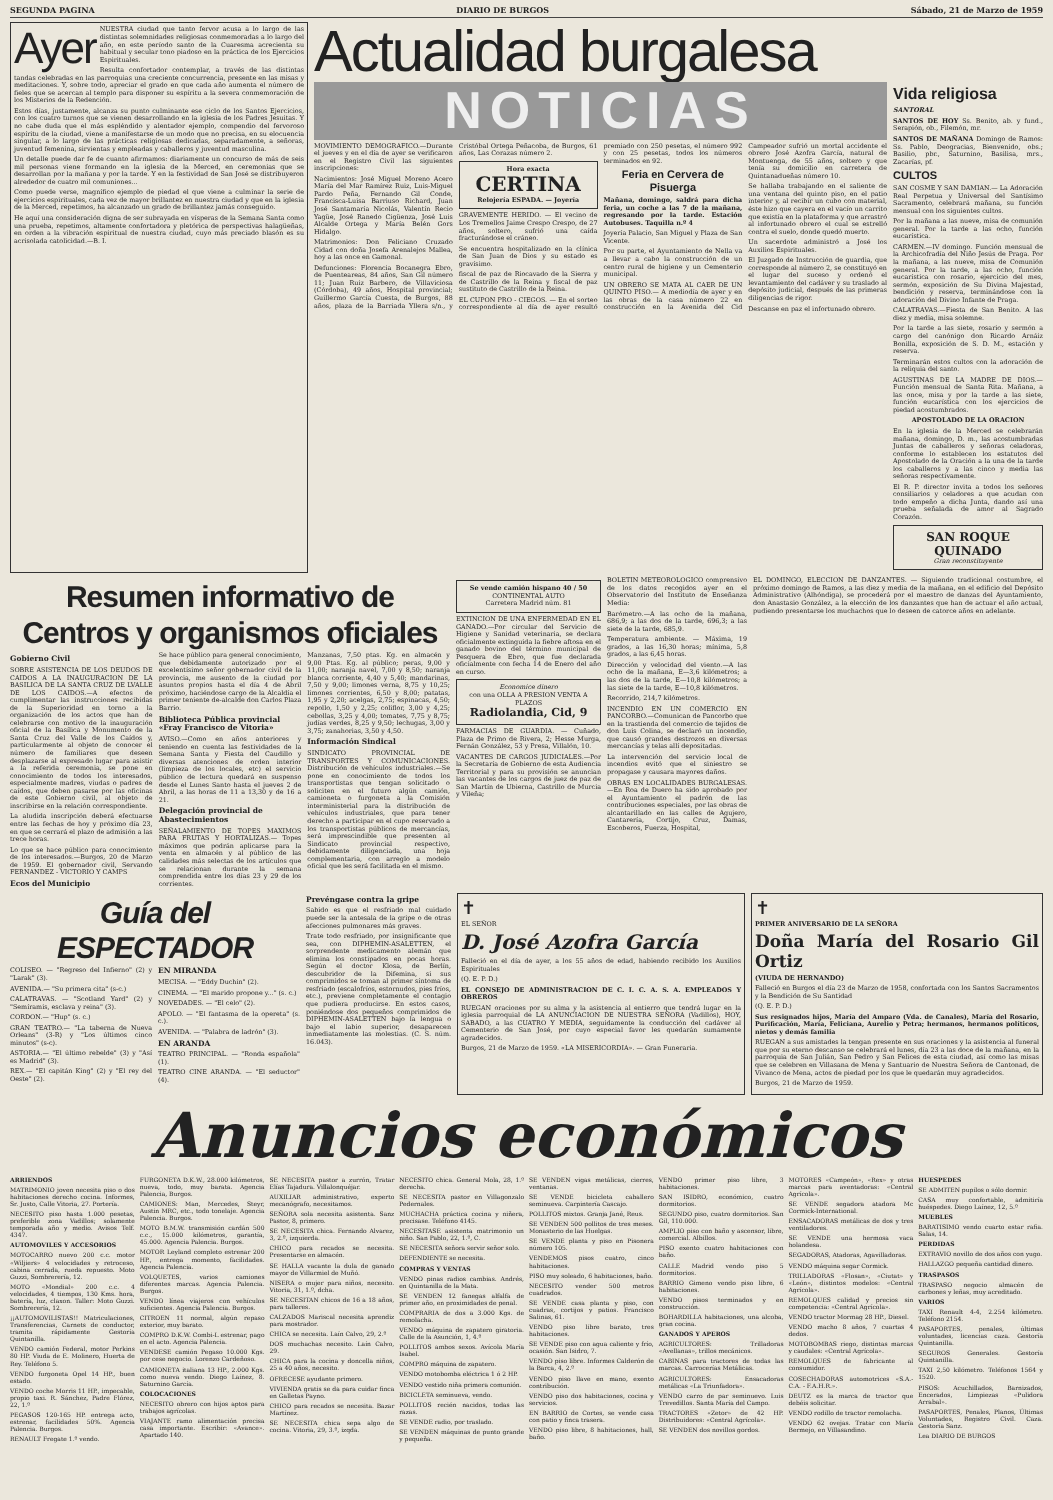SEGUNDA PAGINA DIARIO DE BURGOS Sábado, 21 de Marzo de 1959
Ayer
NUESTRA ciudad que tanto fervor acusa a lo largo de las distintas solemnidades religiosas conmemoradas a lo largo del año, en este período santo de la Cuaresma acrecienta su habitual y secular tono piadoso en la práctica de los Ejercicios Espirituales.
Resulta confortador contemplar, a través de las distintas tandas celebradas en las parroquias una creciente concurrencia, presente en las misas y meditaciones. Y, sobre todo, apreciar el grado en que cada año aumenta el número de fieles que se acercan al templo para disponer su espíritu a la severa conmemoración de los Misterios de la Redención.
Estos días, justamente, alcanza su punto culminante ese ciclo de los Santos Ejercicios, con los cuatro turnos que se vienen desarrollando en la iglesia de los Padres Jesuitas. Y no cabe duda que el más espléndido y alentador ejemplo, compendio del fervoroso espíritu de la ciudad, viene a manifestarse de un modo que no precisa, en su elocuencia singular, a lo largo de las prácticas religiosas dedicadas, separadamente, a señoras, juventud femenina, sirvientas y empleadas y caballeros y juventud masculina.
Un detalle puede dar fe de cuanto afirmamos: diariamente un concurso de más de seis mil personas viene formando en la iglesia de la Merced, en ceremonias que se desarrollan por la mañana y por la tarde. Y en la festividad de San José se distribuyeron alrededor de cuatro mil comuniones...
Como puede verse, magnífico ejemplo de piedad el que viene a culminar la serie de ejercicios espirituales, cada vez de mayor brillantez en nuestra ciudad y que en la iglesia de la Merced, repetimos, ha alcanzado un grado de brillantez jamás conseguido.
He aquí una consideración digna de ser subrayada en vísperas de la Semana Santa como una prueba, repetimos, altamente confortadora y pletórica de perspectivas halagüeñas, en orden a la vibración espiritual de nuestra ciudad, cuyo más preciado blasón es su acrisolada catolicidad.—B. I.
Actualidad burgalesa
NOTICIAS
MOVIMIENTO DEMOGRAFICO.—Durante el jueves y en el día de ayer se verificaron en el Registro Civil las siguientes inscripciones:
Nacimientos: José Miguel Moreno Acero María del Mar Ramírez Ruiz, Luis-Miguel Pardo Peña, Fernando Gil Conde, Francisca-Luisa Barriuso Richard, Juan José Santamaría Nicolás, Valentín Recio Yagüe, José Ranedo Cigüenza, José Luis Alcalde Ortega y María Belén Gors Hidalgo.
Matrimonios: Don Feliciano Cruzado Cidad con doña Josefa Arenalejos Mallea, hoy a las once en Gamonal.
Defunciones: Florencia Bocanegra Ebro, de Puenteareas, 84 años, San Gil número 11; Juan Ruiz Barbero, de Villaviciosa (Córdoba), 49 años, Hospital provincial; Guillermo García Cuesta, de Burgos, 88 años, plaza de la Barriada Yllera s/n., y Cristóbal Ortega Peñacoba, de Burgos, 61 años, Las Corazas número 2.
Hora exacta CERTINA
Relojería ESPADA. — Joyería
GRAVEMENTE HERIDO. — El vecino de Los Tremellos Jaime Crespo Crespo, de 27 años, soltero, sufrió una caída fracturándose el cráneo.
Se encuentra hospitalizado en la clínica de San Juan de Dios y su estado es gravísimo.
fiscal de paz de Riocavado de la Sierra y de Castrillo de la Reina y fiscal de paz sustituto de Castrillo de la Reina.
EL CUPON PRO - CIEGOS. — En el sorteo correspondiente al día de ayer resultó premiado con 250 pesetas, el número 992 y con 25 pesetas, todos los números terminados en 92.
Feria en Cervera de Pisuerga
Mañana, domingo, saldrá para dicha feria, un coche a las 7 de la mañana, regresando por la tarde. Estación Autobuses. Taquilla n.º 4
Joyería Palacio, San Miguel y Plaza de San Vicente.
Por su parte, el Ayuntamiento de Nella va a llevar a cabo la construcción de un centro rural de higiene y un Cementerio municipal.
UN OBRERO SE MATA AL CAER DE UN QUINTO PISO.— A mediodía de ayer y en las obras de la casa número 22 en construcción en la Avenida del Cid Campeador sufrió un mortal accidente el obrero José Azofra García, natural de Montuenga, de 55 años, soltero y que tenía su domicilio en carretera de Quintanadueñas número 10.
Se hallaba trabajando en el saliente de una ventana del quinto piso, en el patio interior y, al recibir un cubo con material, éste hizo que cayera en el vacío un carrito que existía en la plataforma y que arrastró al infortunado obrero el cual se estrelló contra el suelo, donde quedó muerto.
Un sacerdote administró a José los Auxilios Espirituales.
El Juzgado de Instrucción de guardia, que corresponde al número 2, se constituyó en el lugar del suceso y ordenó el levantamiento del cadáver y su traslado al depósito judicial, después de las primeras diligencias de rigor.
Descanse en paz el infortunado obrero.
Vida religiosa
SANTORAL
SANTOS DE HOY Ss. Benito, ab. y fund., Serapión, ob., Filemón, mr.
SANTOS DE MAÑANA Domingo de Ramos: Ss. Pablo, Deogracias, Bienvenido, obs.; Basilio, pbr., Saturnino, Basilisa, mrs., Zacarías, pf.
CULTOS
SAN COSME Y SAN DAMIAN.— La Adoración Real Perpetua y Universal del Santísimo Sacramento, celebrará mañana, su función mensual con los siguientes cultos.
Por la mañana a las nueve, misa de comunión general. Por la tarde a las ocho, función eucarística.
CARMEN.—IV domingo. Función mensual de la Archicofradía del Niño Jesús de Praga. Por la mañana, a las nueve, misa de Comunión general. Por la tarde, a las ocho, función eucarística con rosario, ejercicio del mes, sermón, exposición de Su Divina Majestad, bendición y reserva, terminándose con la adoración del Divino Infante de Praga.
CALATRAVAS.—Fiesta de San Benito. A las diez y media, misa solemne.
Por la tarde a las siete, rosario y sermón a cargo del canónigo don Ricardo Arnáiz Bonilla, exposición de S. D. M., estación y reserva.
Terminarán estos cultos con la adoración de la reliquia del santo.
AGUSTINAS DE LA MADRE DE DIOS.—Función mensual de Santa Rita. Mañana, a las once, misa y por la tarde a las siete, función eucarística con los ejercicios de piedad acostumbrados.
APOSTOLADO DE LA ORACION
En la iglesia de la Merced se celebrarán mañana, domingo, D. m., las acostumbradas Juntas de caballeros y señoras celadoras, conforme lo establecen los estatutos del Apostolado de la Oración a la una de la tarde los caballeros y a las cinco y media las señoras respectivamente.
El R. P. director invita a todos los señores consiliarios y celadores a que acudan con todo empeño a dicha Junta, dando así una prueba señalada de amor al Sagrado Corazón.
SAN ROQUE QUINADO
Gran reconstituyente
Resumen informativo de Centros y organismos oficiales
Gobierno Civil
SOBRE ASISTENCIA DE LOS DEUDOS DE CAIDOS A LA INAUGURACION DE LA BASILICA DE LA SANTA CRUZ DE LVALLE DE LOS CAIDOS.—A efectos de cumplimentar las instrucciones recibidas de la Superioridad en torno a la organización de los actos que han de celebrarse con motivo de la inauguración oficial de la Basílica y Monumento de la Santa Cruz del Valle de los Caídos y, particularmente al objeto de conocer el número de familiares que deseen desplazarse al expresado lugar para asistir a la referida ceremonia, se pone en conocimiento de todos los interesados, especialmente madres, viudas o padres de caídos, que deben pasarse por las oficinas de este Gobierno civil, al objeto de inscribirse en la relación correspondiente.
La aludida inscripción deberá efectuarse entre las fechas de hoy y próximo día 23, en que se cerrará el plazo de admisión a las trece horas.
Lo que se hace público para conocimiento de los interesados.—Burgos, 20 de Marzo de 1959. El gobernador civil, Servando FERNANDEZ - VICTORIO Y CAMPS
Ecos del Municipio
Se hace público para general conocimiento, que debidamente autorizado por el excelentísimo señor gobernador civil de la provincia, me ausento de la ciudad por asuntos propios hasta el día 4 de Abril próximo, haciéndose cargo de la Alcaldía el primer teniente de-alcalde don Carlos Plaza Barrio.
Biblioteca Pública provincial «Fray Francisco de Vitoria»
AVISO.—Como en años anteriores y teniendo en cuenta las festividades de la Semana Santa y Fiesta del Caudillo y diversas atenciones de orden interior (limpieza de los locales, etc) el servicio público de lectura quedará en suspenso desde el Lunes Santo hasta el jueves 2 de Abril, a las horas de 11 a 13,30 y de 16 a 21.
Delegación provincial de Abastecimientos
SEÑALAMIENTO DE TOPES MAXIMOS PARA FRUTAS Y HORTALIZAS.— Topes máximos que podrán aplicarse para la venta en almacén y al público de las calidades más selectas de los artículos que se relacionan durante la semana comprendida entre los días 23 y 29 de los corrientes.
Manzanas, 7,50 ptas. Kg. en almacén y 9,00 Ptas. Kg. al público; peras, 9,00 y 11,00; naranja navel, 7,00 y 8,50; naranja blanca corriente, 4,40 y 5,40; mandarinas, 7,50 y 9,00; limones verna, 8,75 y 10,25; limones corrientes, 6,50 y 8,00; patatas, 1,95 y 2,20; acelgas, 2,75; espinacas, 4,50; repollo, 1,50 y 2,25; coliflor, 3,00 y 4,25; cebollas, 3,25 y 4,00; tomates, 7,75 y 8,75; judías verdes, 8,25 y 9,50; lechugas, 3,00 y 3,75; zanahorias, 3,50 y 4,50.
Información Sindical
SINDICATO PROVINCIAL DE TRANSPORTES Y COMUNICACIONES. Distribución de vehículos industriales.—Se pone en conocimiento de todos los transportistas que tengan solicitado o soliciten en el futuro algún camión, camioneta o furgoneta a la Comisión interministerial para la distribución de vehículos industriales, que para tener derecho a participar en el cupo reservado a los transportistas públicos de mercancías, será imprescindible que presenten al Sindicato provincial respectivo, debidamente diligenciada, una hoja complementaria, con arreglo a modelo oficial que les será facilitada en el mismo.
Se vende camión hispano 40 / 50
CONTINENTAL AUTO
Carretera Madrid núm. 81
EXTINCION DE UNA ENFERMEDAD EN EL GANADO.—Por circular del Servicio de Higiene y Sanidad veterinaria, se declara oficialmente extinguida la fiebre aftosa en el ganado bovino del término municipal de Pesquera de Ebro, que fue declarada oficialmente con fecha 14 de Enero del año en curso.
Economice dinero
con una OLLA A PRESION VENTA A PLAZOS
Radiolandia, Cid, 9
FARMACIAS DE GUARDIA. — Cuñado, Plaza de Primo de Rivera, 2; Hesse Murga, Fernán González, 53 y Presa, Villalón, 10.
VACANTES DE CARGOS JUDICIALES.—Por la Secretaría de Gobierno de esta Audiencia Territorial y para su provisión se anuncian las vacantes de los cargos de juez de paz de San Martín de Ubierna, Castrillo de Murcia y Vileña;
BOLETIN METEOROLOGICO comprensivo de los datos recogidos ayer en el Observatorio del Instituto de Enseñanza Media:
Barómetro.—A las ocho de la mañana, 686,9; a las dos de la tarde, 696,3; a las siete de la tarde, 685,9.
Temperatura ambiente. — Máxima, 19 grados, a las 16,30 horas; mínima, 5,8 grados, a las 6,45 horas.
Dirección y velocidad del viento.—A las ocho de la mañana, E—3,6 kilómetros; a las dos de la tarde, E—10,8 kilómetros; a las siete de la tarde, E—10,8 kilómetros.
Recorrido, 214,7 kilómetros.
INCENDIO EN UN COMERCIO EN PANCORBO.—Comunican de Pancorbo que en la trastienda del comercio de tejidos de don Luis Colina, se declaró un incendio, que causó grandes destrozos en diversas mercancías y telas allí depositadas.
La intervención del servicio local de incendios evitó que el siniestro se propagase y causara mayores daños.
OBRAS EN LOCALIDADES BURGALESAS.—En Roa de Duero ha sido aprobado por el Ayuntamiento el padrón de las contribuciones especiales, por las obras de alcantarillado en las calles de Agujero, Cantarería, Cortijo, Cruz, Damas, Escoberos, Fuerza, Hospital,
EL DOMINGO, ELECCION DE DANZANTES. — Siguiendo tradicional costumbre, el próximo domingo de Ramos, a las diez y media de la mañana, en el edificio del Depósito Administrativo (Alhóndiga), se procederá por el maestro de danzas del Ayuntamiento, don Anastasio González, a la elección de los danzantes que han de actuar el año actual, pudiendo presentarse los muchachos que lo deseen de catorce años en adelante.
Guía del ESPECTADOR
COLISEO. — "Regreso del Infierno" (2) y "Larak" (3).
AVENIDA.— "Su primera cita" (s-c.)
CALATRAVAS. — "Scotland Yard" (2) y "Semíramis, esclava y reina" (3).
CORDON.— "Hup" (s. c.)
GRAN TEATRO.— "La taberna de Nueva Orleans" (3-R) y "Los últimos cinco minutos" (s-c).
ASTORIA.— "El último rebelde" (3) y "Así es Madrid" (3).
REX.— "El capitán King" (2) y "El rey del Oeste" (2).
EN MIRANDA
MECISA. — "Eddy Duchin" (2).
CINEMA. — "El marido propone y..." (s. c.)
NOVEDADES. — "El celo" (2).
APOLO. — "El fantasma de la opereta" (s. c.).
AVENIDA. — "Palabra de ladrón" (3).
EN ARANDA
TEATRO PRINCIPAL. — "Ronda española" (1).
TEATRO CINE ARANDA. — "El seductor" (4).
Prevéngase contra la gripe
Sabido es que el resfriado mal cuidado puede ser la antesala de la gripe o de otras afecciones pulmonares más graves.
Trate todo resfriado, por insignificante que sea, con DIPHEMIN-ASALETTEN, el sorprendente medicamento alemán que elimina los constipados en pocas horas. Según el doctor Klosa, de Berlín, descubridor de la Difemina, si sus comprimidos se toman al primer síntoma de resfriado (escalofríos, estornudos, pies fríos, etc.), previene completamente el contagio que pudiera producirse. En estos casos, poniéndose dos pequeños comprimidos de DIPHEMIN-ASALETTEN bajo la lengua o bajo el labio superior, desaparecen inmediatamente las molestias. (C. S. núm. 16.043).
✝
EL SEÑOR
D. José Azofra García
Falleció en el día de ayer, a los 55 años de edad, habiendo recibido los Auxilios Espirituales
(Q. E. P. D.)
EL CONSEJO DE ADMINISTRACION DE C. I. C. A. S. A. EMPLEADOS Y OBREROS
RUEGAN oraciones por su alma y la asistencia al entierro que tendrá lugar en la iglesia parroquial de LA ANUNCIACION DE NUESTRA SEÑORA (Vadillos), HOY, SABADO, a las CUATRO Y MEDIA, seguidamente la conducción del cadáver al Cementerio de San José, por cuyo especial favor les quedarán sumamente agradecidos.
Burgos, 21 de Marzo de 1959. «LA MISERICORDIA». — Gran Funeraria.
✝
PRIMER ANIVERSARIO DE LA SEÑORA
Doña María del Rosario Gil Ortiz
(VIUDA DE HERNANDO)
Falleció en Burgos el día 23 de Marzo de 1958, confortada con los Santos Sacramentos y la Bendición de Su Santidad
(Q. E. P. D.)
Sus resignados hijos, María del Amparo (Vda. de Canales), María del Rosario, Purificación, María, Feliciana, Aurelio y Petra; hermanos, hermanos políticos, nietos y demás familia
RUEGAN a sus amistades la tengan presente en sus oraciones y la asistencia al funeral que por su eterno descanso se celebrará el lunes, día 23 a las doce de la mañana, en la parroquia de San Julián, San Pedro y San Felices de esta ciudad, así como las misas que se celebren en Villasana de Mena y Santuario de Nuestra Señora de Cantonad, de Vivanco de Mena, actos de piedad por los que le quedarán muy agradecidos.
Burgos, 21 de Marzo de 1959.
Anuncios económicos
ARRIENDOS
MATRIMONIO joven necesita piso o dos habitaciones derecho cocina. Informes, Sr. Justo, Calle Vitoria, 27. Portería.
NECESITO piso hasta 1.000 pesetas, preferible zona Vadillos; solamente temporada año y medio. Avisos Telf. 4347.
AUTOMOVILES Y ACCESORIOS
MOTOCARRO nuevo 200 c.c. motor «Wiljiers» 4 velocidades y retroceso, cabina cerrada, rueda repuesto. Moto Guzzi, Sombrerería, 12.
MOTO «Mondial» 200 c.c. 4 velocidades, 4 tiempos, 130 Kms. hora, batería, luz, claxon. Taller: Moto Guzzi. Sombrerería, 12.
¡¡AUTOMOVILISTAS!! Matriculaciones, Transferencias, Carnets de conductor, tramita rápidamente Gestoría Quintanilla.
VENDO camión Federal, motor Perkins 80 HP. Viuda de E. Molinero, Huerta de Rey. Teléfono 5.
VENDO furgoneta Opel 14 HP., buen estado.
VENDO coche Morris 11 HP., impecable, propio taxi. R. Sánchez, Padre Flórez, 22, 1.º
PEGASOS 120-165 HP. entrega acto, estrenar, facilidades 50%. Agencia Palencia. Burgos.
RENAULT Fregate 1.º vendo.
FURGONETA D.K.W., 28.000 kilómetros, nueva, todo, muy barata. Agencia Palencia, Burgos.
CAMIONES: Man, Mercedes, Steyr, Austin MRC, etc., todo tonelaje. Agencia Palencia. Burgos.
MOTO B.M.W. transmisión cardán 500 c.c., 15.000 kilómetros, garantía, 45.000. Agencia Palencia. Burgos.
MOTOR Leyland completo estrenar 200 HP., entrega momento, facilidades. Agencia Palencia.
VOLQUETES, varios camiones diferentes marcas. Agencia Palencia. Burgos.
VENDO línea viajeros con vehículos suficientes. Agencia Palencia. Burgos.
CITROEN 11 normal, algún repaso exterior, muy barato.
COMPRO D.K.W. Combi-L estrenar, pago en el acto. Agencia Palencia.
VENDESE camión Pegaso 10.000 Kgs. por cese negocio. Lorenzo Cardeñoso.
CAMIONETA italiana 13 HP., 2.000 Kgs. como nueva vendo. Diego Laínez, 8. Saturnino García.
COLOCACIONES
NECESITO obrero con hijos aptos para trabajos agrícolas.
VIAJANTE ramo alimentación precisa casa importante. Escribir: «Avance». Apartado 140.
SE NECESITA pastor a zurrón, Tratar Elías Tajadura. Villalonquéjar.
AUXILIAR administrativo, experto mecanógrafo, necesitamos.
SEÑORA sola necesita asistenta. Sanz Pastor, 8, primero.
SE NECESITA chica. Fernando Alvarez, 3, 2.º, izquierda.
CHICO para recados se necesita. Presentarse en almacén.
SE HALLA vacante la dula de ganado mayor de Villarmiel de Muñó.
NISERA o mujer para niños, necesito. Vitoria, 31, 1.º, dcha.
SE NECESITAN chicos de 16 a 18 años, para talleres.
CALZADOS Mariscal necesita aprendiz para mostrador.
CHICA se necesita. Laín Calvo, 29, 2.º
DOS muchachas necesito. Laín Calvo, 29.
CHICA para la cocina y doncella niños, 25 a 40 años, necesito.
OFRECESE ayudante primero.
VIVIENDA gratis se da para cuidar finca en Galletas Payno.
CHICO para recados se necesita. Bazar Martínez.
SE NECESITA chica sepa algo de cocina. Vitoria, 29, 3.º, izqda.
NECESITO chica. General Mola, 28, 1.º derecha.
SE NECESITA pastor en Villagonzalo Pedernales.
MUCHACHA práctica cocina y niñera, precisase. Teléfono 4145.
NECESITASE asistenta matrimonio un niño. San Pablo, 22, 1.º, C.
SE NECESITA señora servir señor solo.
DEFENDIENTE se necesita.
COMPRAS Y VENTAS
VENDO pinas radios cambias. Andrés, en Quintanilla de la Mata.
SE VENDEN 12 fanegas alfalfa de primer año, en proximidades de penal.
COMPRARIA de dos a 3.000 Kgs. de remolacha.
VENDO máquina de zapatero giratoria. Calle de la Asunción, 1, 4.º
POLLITOS ambos sexos. Avícola María Isabel.
COMPRO máquina de zapatero.
VENDO motobomba eléctrica 1 ó 2 HP.
VENDO vestido niña primera comunión.
BICICLETA seminueva, vendo.
POLLITOS recién nacidos, todas las razas.
SE VENDE radio, por traslado.
SE VENDEN máquinas de punto grande y pequeña.
SE VENDEN vigas metálicas, cierres, ventanas.
SE VENDE bicicleta caballero seminueva. Carpintería Cascajo.
POLLITOS mixtos. Granja Jané, Reus.
SE VENDEN 500 pollitos de tres meses. Monasterio de las Huelgas.
SE VENDE planta y piso en Pisonera número 105.
VENDEMOS pisos cuatro, cinco habitaciones.
PISO muy soleado, 6 habitaciones, baño.
NECESITO vender 500 metros cuadrados.
SE VENDE casa planta y piso, con cuadras, cortijos y patios. Francisco Salinas, 61.
VENDO piso libre barato, tres habitaciones.
SE VENDE piso con agua caliente y frío, ocasión. San Isidro, 7.
VENDO piso libre. Informes Calderón de la Barca, 4, 2.º
VENDO piso llave en mano, exento contribución.
VENDO piso dos habitaciones, cocina y servicios.
EN BARRIO de Cortes, se vende casa con patio y finca trasera.
VENDO piso libre, 8 habitaciones, hall, baño.
VENDO primer piso libre, 3 habitaciones.
SAN ISIDRO, económico, cuatro dormitorios.
SEGUNDO piso, cuatro dormitorios. San Gil, 110.000.
AMPLIO piso con baño y ascensor, libre, comercial. Albillos.
PISO exento cuatro habitaciones con baño.
CALLE Madrid vendo piso 5 dormitorios.
BARRIO Gimeno vendo piso libre, 6 habitaciones.
VENDO pisos terminados y en construcción.
BOHARDILLA habitaciones, una alcoba, gran cocina.
GANADOS Y APEROS
AGRICULTORES: Trilladoras «Avellanas», trillos mecánicos.
CABINAS para tractores de todas las marcas. Carrocerías Metálicas.
AGRICULTORES: Ensacadoras metálicas «La Triunfadora».
VENDO carro de par seminuevo. Luis Trevedillos. Santa María del Campo.
TRACTORES «Zetor» de 42 HP. Distribuidores: «Central Agrícola».
SE VENDEN dos novillos gordos.
MOTORES «Campeón», «Rex» y otras marcas para aventadoras: «Central Agrícola».
SE VENDE segadora atadora Mc Cormick-International.
ENSACADORAS metálicas de dos y tres ventiladores.
SE VENDE una hermosa vaca holandesa.
SEGADORAS, Atadoras, Agavilladoras.
VENDO máquina segar Cormick.
TRILLADORAS «Flosan», «Ciutat» y «León», distintos modelos: «Central Agrícola».
REMOLQUES calidad y precios sin competencia: «Central Agrícola».
VENDO tractor Mormag 28 HP., Diesel.
VENDO macho 8 años, 7 cuartas 4 dedos.
MOTOBOMBAS riego, distintas marcas y caudales: «Central Agrícola».
REMOLQUES de fabricante al consumidor.
COSECHADORAS automotrices «S.A.-C.A. - F.A.H.R.».
DEUTZ es la marca de tractor que debéis solicitar.
VENDO rodillo de tractor remolacha.
VENDO 62 ovejas. Tratar con María Bermejo, en Villasandino.
HUESPEDES
SE ADMITEN pupilos o sólo dormir.
CASA muy confortable, admitiría huéspedes. Diego Laínez, 12, 5.º
MUEBLES
BARATISIMO vendo cuarto estar rafia. Salas, 14.
PERDIDAS
EXTRAVIO novillo de dos años con yugo.
HALLAZGO pequeña cantidad dinero.
TRASPASOS
TRASPASO negocio almacén de carbones y leñas, muy acreditado.
VARIOS
TAXI Renault 4-4, 2.254 kilómetro. Teléfono 2154.
PASAPORTES, penales, últimas voluntades, licencias caza. Gestoría Quintanilla.
SEGUROS Generales. Gestoría Quintanilla.
TAXI 2,50 kilómetro. Teléfonos 1564 y 1520.
PISOS: Acuchillados, Barnizados, Encerados, Limpiezas «Pulidora Arrabal».
PASAPORTES, Penales, Planos, Últimas Voluntades, Registro Civil. Caza. Gestoría Sanz.
Lea DIARIO DE BURGOS